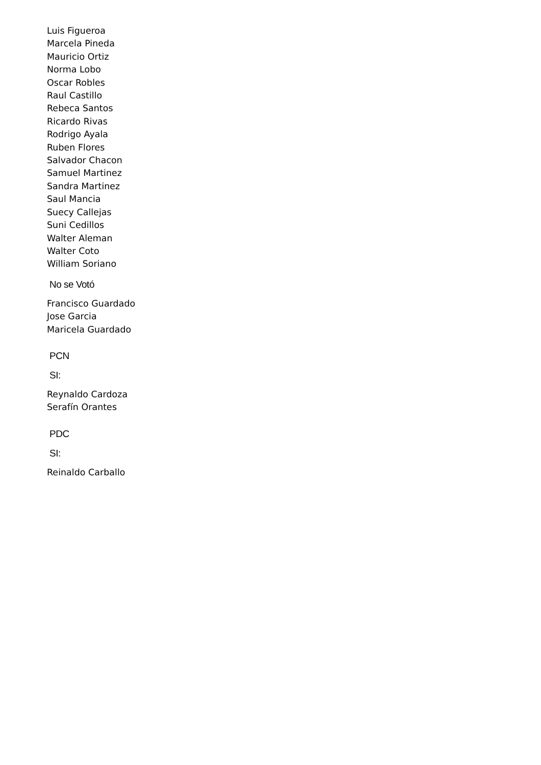Luis Figueroa
Marcela Pineda
Mauricio Ortiz
Norma Lobo
Oscar Robles
Raul Castillo
Rebeca Santos
Ricardo Rivas
Rodrigo Ayala
Ruben Flores
Salvador Chacon
Samuel Martinez
Sandra Martinez
Saul Mancia
Suecy Callejas
Suni Cedillos
Walter Aleman
Walter Coto
William Soriano
No se Votó
Francisco Guardado
Jose Garcia
Maricela Guardado
PCN
SI:
Reynaldo Cardoza
Serafín Orantes
PDC
SI:
Reinaldo Carballo